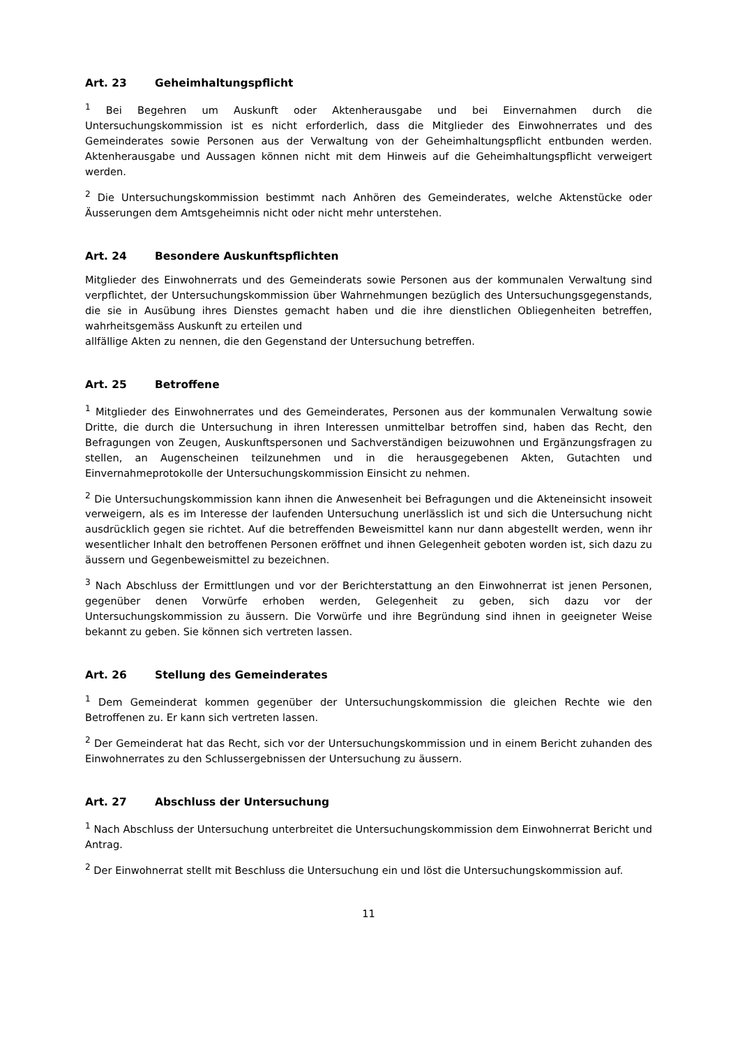Art. 23 Geheimhaltungspflicht
<sup>1</sup> Bei Begehren um Auskunft oder Aktenherausgabe und bei Einvernahmen durch die Untersuchungskommission ist es nicht erforderlich, dass die Mitglieder des Einwohnerrates und des Gemeinderates sowie Personen aus der Verwaltung von der Geheimhaltungspflicht entbunden werden. Aktenherausgabe und Aussagen können nicht mit dem Hinweis auf die Geheimhaltungspflicht verweigert werden.
<sup>2</sup> Die Untersuchungskommission bestimmt nach Anhören des Gemeinderates, welche Aktenstücke oder Äusserungen dem Amtsgeheimnis nicht oder nicht mehr unterstehen.
Art. 24 Besondere Auskunftspflichten
Mitglieder des Einwohnerrats und des Gemeinderats sowie Personen aus der kommunalen Verwaltung sind verpflichtet, der Untersuchungskommission über Wahrnehmungen bezüglich des Untersuchungsgegenstands, die sie in Ausübung ihres Dienstes gemacht haben und die ihre dienstlichen Obliegenheiten betreffen, wahrheitsgemäss Auskunft zu erteilen und
allfällige Akten zu nennen, die den Gegenstand der Untersuchung betreffen.
Art. 25 Betroffene
<sup>1</sup> Mitglieder des Einwohnerrates und des Gemeinderates, Personen aus der kommunalen Verwaltung sowie Dritte, die durch die Untersuchung in ihren Interessen unmittelbar betroffen sind, haben das Recht, den Befragungen von Zeugen, Auskunftspersonen und Sachverständigen beizuwohnen und Ergänzungsfragen zu stellen, an Augenscheinen teilzunehmen und in die herausgegebenen Akten, Gutachten und Einvernahmeprotokolle der Untersuchungskommission Einsicht zu nehmen.
<sup>2</sup> Die Untersuchungskommission kann ihnen die Anwesenheit bei Befragungen und die Akteneinsicht insoweit verweigern, als es im Interesse der laufenden Untersuchung unerlässlich ist und sich die Untersuchung nicht ausdrücklich gegen sie richtet. Auf die betreffenden Beweismittel kann nur dann abgestellt werden, wenn ihr wesentlicher Inhalt den betroffenen Personen eröffnet und ihnen Gelegenheit geboten worden ist, sich dazu zu äussern und Gegenbeweismittel zu bezeichnen.
<sup>3</sup> Nach Abschluss der Ermittlungen und vor der Berichterstattung an den Einwohnerrat ist jenen Personen, gegenüber denen Vorwürfe erhoben werden, Gelegenheit zu geben, sich dazu vor der Untersuchungskommission zu äussern. Die Vorwürfe und ihre Begründung sind ihnen in geeigneter Weise bekannt zu geben. Sie können sich vertreten lassen.
Art. 26 Stellung des Gemeinderates
<sup>1</sup> Dem Gemeinderat kommen gegenüber der Untersuchungskommission die gleichen Rechte wie den Betroffenen zu. Er kann sich vertreten lassen.
<sup>2</sup> Der Gemeinderat hat das Recht, sich vor der Untersuchungskommission und in einem Bericht zuhanden des Einwohnerrates zu den Schlussergebnissen der Untersuchung zu äussern.
Art. 27 Abschluss der Untersuchung
<sup>1</sup> Nach Abschluss der Untersuchung unterbreitet die Untersuchungskommission dem Einwohnerrat Bericht und Antrag.
<sup>2</sup> Der Einwohnerrat stellt mit Beschluss die Untersuchung ein und löst die Untersuchungskommission auf.
11